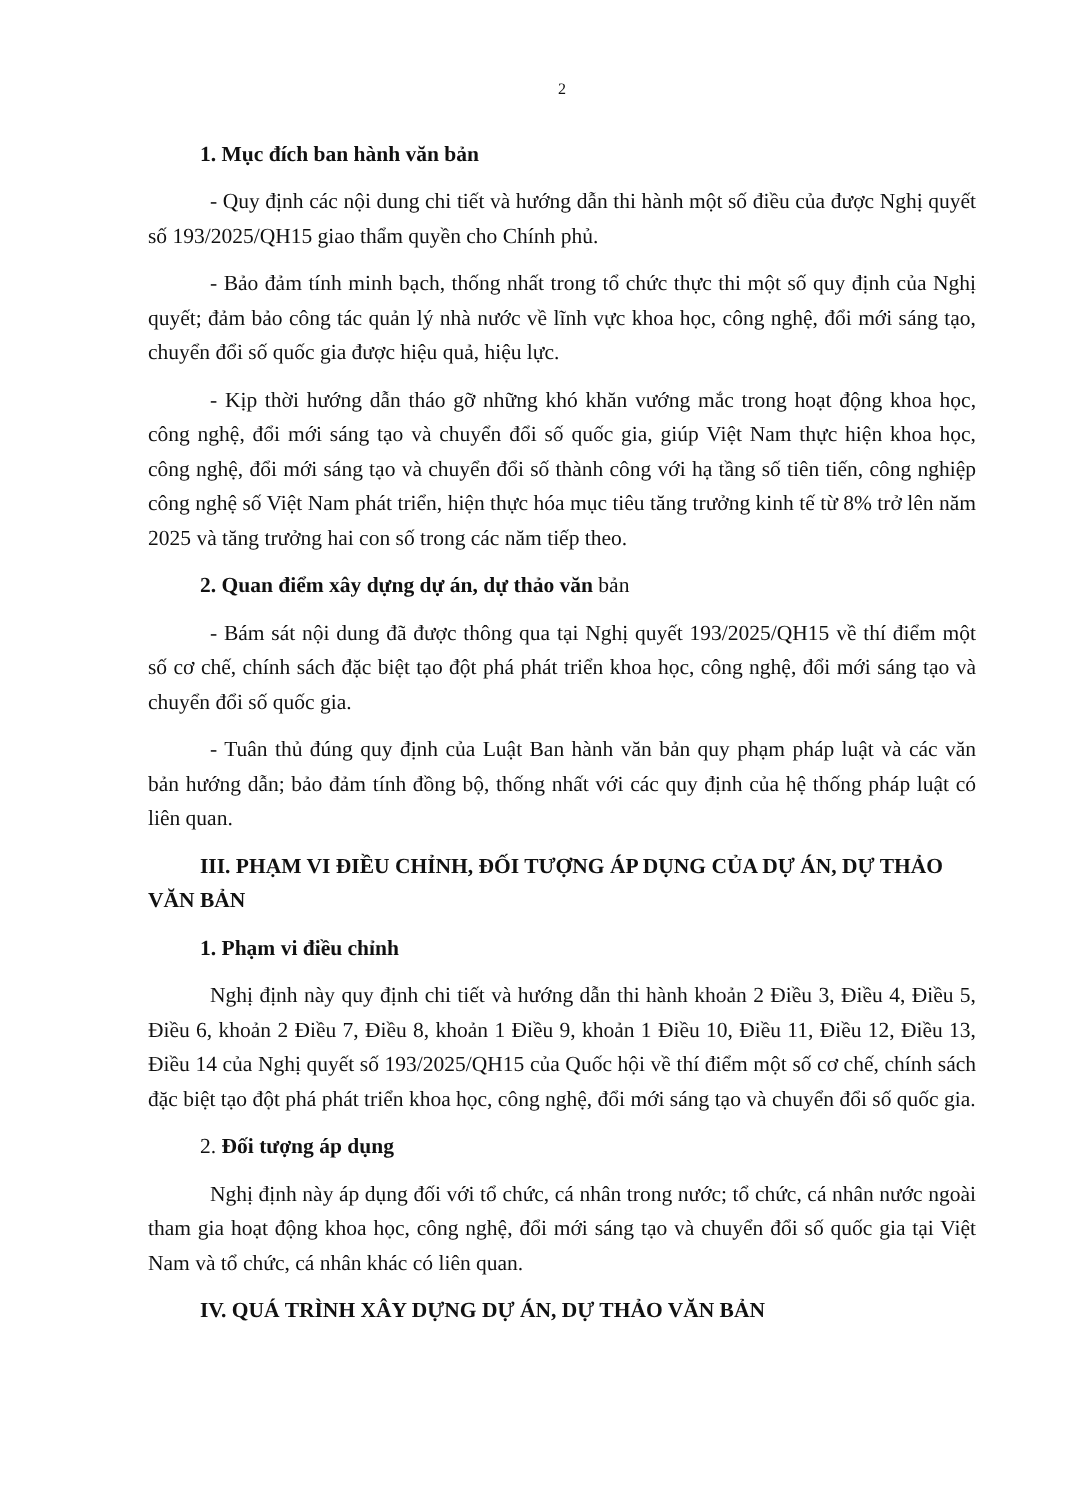2
1. Mục đích ban hành văn bản
- Quy định các nội dung chi tiết và hướng dẫn thi hành một số điều của được Nghị quyết số 193/2025/QH15 giao thẩm quyền cho Chính phủ.
- Bảo đảm tính minh bạch, thống nhất trong tổ chức thực thi một số quy định của Nghị quyết; đảm bảo công tác quản lý nhà nước về lĩnh vực khoa học, công nghệ, đổi mới sáng tạo, chuyển đổi số quốc gia được hiệu quả, hiệu lực.
- Kịp thời hướng dẫn tháo gỡ những khó khăn vướng mắc trong hoạt động khoa học, công nghệ, đổi mới sáng tạo và chuyển đổi số quốc gia, giúp Việt Nam thực hiện khoa học, công nghệ, đổi mới sáng tạo và chuyển đổi số thành công với hạ tầng số tiên tiến, công nghiệp công nghệ số Việt Nam phát triển, hiện thực hóa mục tiêu tăng trưởng kinh tế từ 8% trở lên năm 2025 và tăng trưởng hai con số trong các năm tiếp theo.
2. Quan điểm xây dựng dự án, dự thảo văn bản
- Bám sát nội dung đã được thông qua tại Nghị quyết 193/2025/QH15 về thí điểm một số cơ chế, chính sách đặc biệt tạo đột phá phát triển khoa học, công nghệ, đổi mới sáng tạo và chuyển đổi số quốc gia.
- Tuân thủ đúng quy định của Luật Ban hành văn bản quy phạm pháp luật và các văn bản hướng dẫn; bảo đảm tính đồng bộ, thống nhất với các quy định của hệ thống pháp luật có liên quan.
III. PHẠM VI ĐIỀU CHỈNH, ĐỐI TƯỢNG ÁP DỤNG CỦA DỰ ÁN, DỰ THẢO VĂN BẢN
1. Phạm vi điều chỉnh
Nghị định này quy định chi tiết và hướng dẫn thi hành khoản 2 Điều 3, Điều 4, Điều 5, Điều 6, khoản 2 Điều 7, Điều 8, khoản 1 Điều 9, khoản 1 Điều 10, Điều 11, Điều 12, Điều 13, Điều 14 của Nghị quyết số 193/2025/QH15 của Quốc hội về thí điểm một số cơ chế, chính sách đặc biệt tạo đột phá phát triển khoa học, công nghệ, đổi mới sáng tạo và chuyển đổi số quốc gia.
2. Đối tượng áp dụng
Nghị định này áp dụng đối với tổ chức, cá nhân trong nước; tổ chức, cá nhân nước ngoài tham gia hoạt động khoa học, công nghệ, đổi mới sáng tạo và chuyển đổi số quốc gia tại Việt Nam và tổ chức, cá nhân khác có liên quan.
IV. QUÁ TRÌNH XÂY DỰNG DỰ ÁN, DỰ THẢO VĂN BẢN